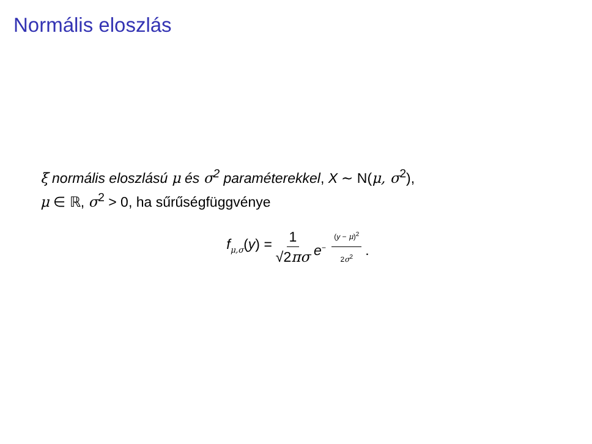Normális eloszlás
ξ normális eloszlású μ és σ<sup>2</sup> paraméterekkel, X ∼ N(μ, σ<sup>2</sup>),
μ ∈ ℝ, σ<sup>2</sup> > 0, ha sűrűségfüggvénye
f<sub>μ,σ</sub>(y) = 1 √2πσ e<sup>− (y − μ)<sup>2</sup> 2σ<sup>2</sup></sup>.